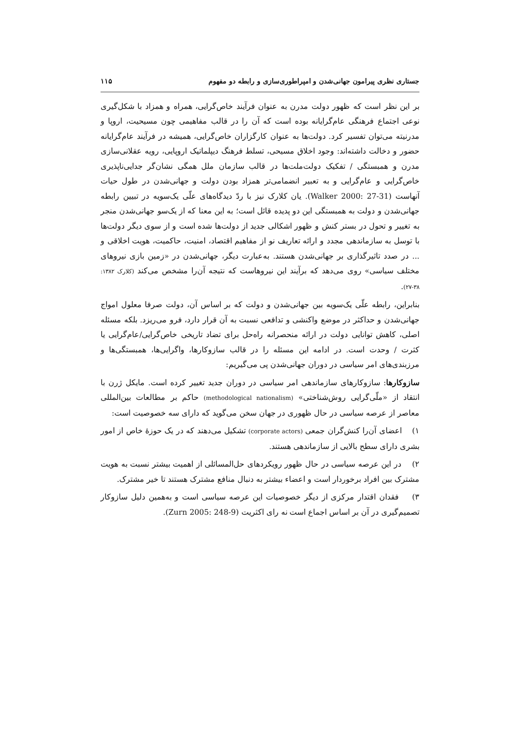جستاری نظری پیرامون جهانی‌شدن و امپراطوری‌سازی و رابطه دو مفهوم ۱۱۵
بر این نظر است که ظهور دولت مدرن به عنوان فرآیند خاص‌گرایی، همراه و همزاد با شکل‌گیری نوعی اجتماع فرهنگی عام‌گرایانه بوده است که آن را در قالب مفاهیمی چون مسیحیت، اروپا و مدرنیته می‌توان تفسیر کرد. دولت‌ها به عنوان کارگزاران خاص‌گرایی، همیشه در فرآیند عام‌گرایانه حضور و دخالت داشته‌اند: وجود اخلاق مسیحی، تسلط فرهنگ دیپلماتیک اروپایی، رویه عقلانی‌سازی مدرن و همبستگی / تفکیک دولت‌ملت‌ها در قالب سازمان ملل همگی نشان‌گر جدایی‌ناپذیری خاص‌گرایی و عام‌گرایی و به تعبیر انضمامی‌تر همزاد بودن دولت و جهانی‌شدن در طول حیات آنهاست (Walker 2000: 27-31). یان کلارک نیز با ردّ دیدگاه‌های علّی یک‌سویه در تبیین رابطه جهانی‌شدن و دولت به همبستگی این دو پدیده قائل است؛ به این معنا که از یک‌سو جهانی‌شدن منجر به تغییر و تحول در بستر کنش و ظهور اشکالی جدید از دولت‌ها شده است و از سوی دیگر دولت‌ها با توسل به سازماندهی مجدد و ارائه تعاریف نو از مفاهیم اقتصاد، امنیت، حاکمیت، هویت اخلاقی و ... در صدد تاثیرگذاری بر جهانی‌شدن هستند. به‌عبارت دیگر، جهانی‌شدن در «زمین بازی نیروهای مختلف سیاسی» روی می‌دهد که برآیند این نیروهاست که نتیجه آن‌را مشخص می‌کند (کلارک ۱۳۸۲: ۳۸-۲۷).
بنابراین، رابطه علّی یک‌سویه بین جهانی‌شدن و دولت که بر اساس آن، دولت صرفا معلول امواج جهانی‌شدن و حداکثر در موضع واکنشی و تدافعی نسبت به آن قرار دارد، فرو می‌ریزد. بلکه مسئله اصلی، کاهش توانایی دولت در ارائه منحصرانه راه‌حل برای تضاد تاریخی خاص‌گرایی/عام‌گرایی یا کثرت / وحدت است. در ادامه این مسئله را در قالب سازوکارها، واگرایی‌ها، همبستگی‌ها و مرزبندی‌های امر سیاسی در دوران جهانی‌شدن پی می‌گیریم:
سازوکارها: سازوکارهای سازماندهی امر سیاسی در دوران جدید تغییر کرده است. مایکل ژرن با انتقاد از «ملّی‌گرایی روش‌شناختی» (methodological nationalism) حاکم بر مطالعات بین‌المللی معاصر از عرصه سیاسی در حال ظهوری در جهان سخن می‌گوید که دارای سه خصوصیت است:
۱) اعضای آن‌را کنش‌گران جمعی (corporate actors) تشکیل می‌دهند که در یک حوزهٔ خاص از امور بشری دارای سطح بالایی از سازماندهی هستند.
۲) در این عرصه سیاسی در حال ظهور رویکردهای حل‌المسائلی از اهمیت بیشتر نسبت به هویت مشترک بین افراد برخوردار است و اعضاء بیشتر به دنبال منافع مشترک هستند تا خیر مشترک.
۳) فقدان اقتدار مرکزی از دیگر خصوصیات این عرصه سیاسی است و به‌همین دلیل سازوکار تصمیم‌گیری در آن بر اساس اجماع است نه رای اکثریت (Zurn 2005: 248-9).